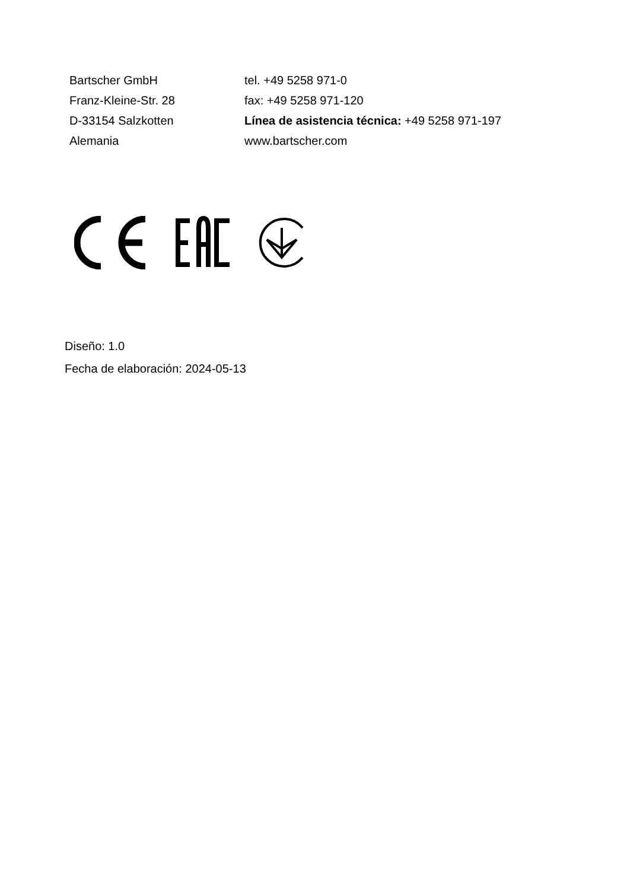Bartscher GmbH
Franz-Kleine-Str. 28
D-33154 Salzkotten
Alemania
tel. +49 5258 971-0
fax: +49 5258 971-120
Línea de asistencia técnica: +49 5258 971-197
www.bartscher.com
Diseño: 1.0
Fecha de elaboración: 2024-05-13